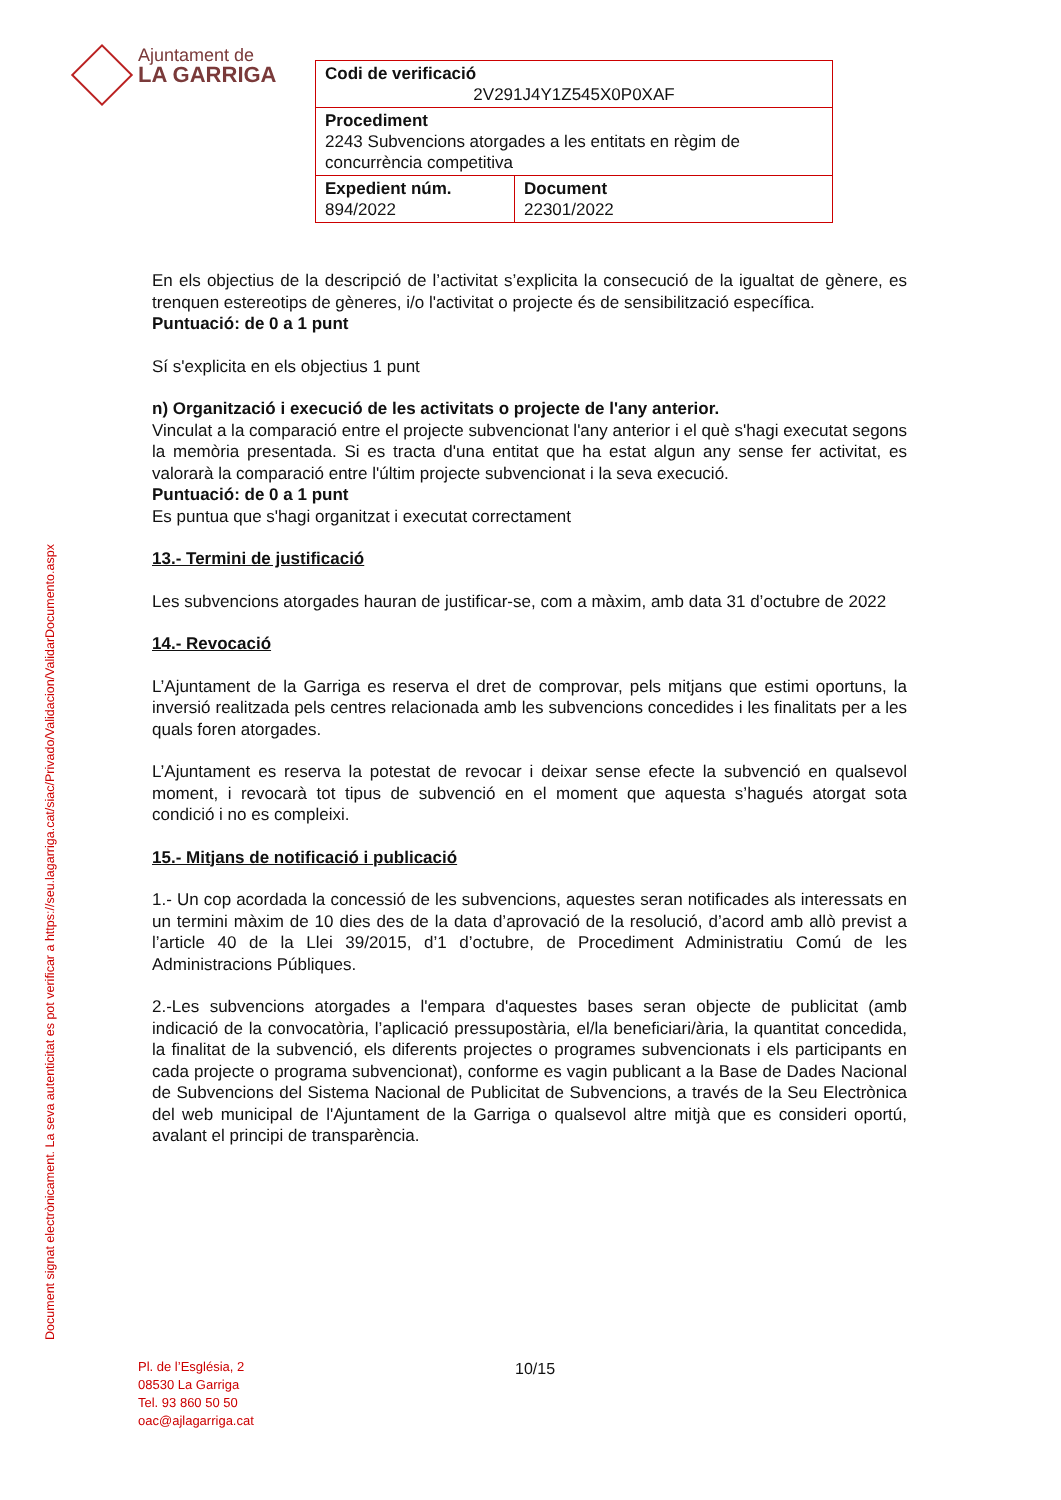Ajuntament de
LA GARRIGA
| Codi de verificació 2V291J4Y1Z545X0P0XAF | |
| Procediment 2243 Subvencions atorgades a les entitats en règim de concurrència competitiva | |
| Expedient núm. 894/2022 | Document 22301/2022 |
Document signat electrònicament. La seva autenticitat es pot verificar a https://seu.lagarriga.cat/siac/Privado/Validacion/ValidarDocumento.aspx
En els objectius de la descripció de l’activitat s’explicita la consecució de la igualtat de gènere, es trenquen estereotips de gèneres, i/o l'activitat o projecte és de sensibilització específica.
Puntuació: de 0 a 1 punt
Sí s'explicita en els objectius 1 punt
n) Organització i execució de les activitats o projecte de l'any anterior.
Vinculat a la comparació entre el projecte subvencionat l'any anterior i el què s'hagi executat segons la memòria presentada. Si es tracta d'una entitat que ha estat algun any sense fer activitat, es valorarà la comparació entre l'últim projecte subvencionat i la seva execució.
Puntuació: de 0 a 1 punt
Es puntua que s'hagi organitzat i executat correctament
13.- Termini de justificació
Les subvencions atorgades hauran de justificar-se, com a màxim, amb data 31 d’octubre de 2022
14.- Revocació
L’Ajuntament de la Garriga es reserva el dret de comprovar, pels mitjans que estimi oportuns, la inversió realitzada pels centres relacionada amb les subvencions concedides i les finalitats per a les quals foren atorgades.
L’Ajuntament es reserva la potestat de revocar i deixar sense efecte la subvenció en qualsevol moment, i revocarà tot tipus de subvenció en el moment que aquesta s’hagués atorgat sota condició i no es compleixi.
15.- Mitjans de notificació i publicació
1.- Un cop acordada la concessió de les subvencions, aquestes seran notificades als interessats en un termini màxim de 10 dies des de la data d’aprovació de la resolució, d’acord amb allò previst a l’article 40 de la Llei 39/2015, d’1 d’octubre, de Procediment Administratiu Comú de les Administracions Públiques.
2.-Les subvencions atorgades a l'empara d'aquestes bases seran objecte de publicitat (amb indicació de la convocatòria, l’aplicació pressupostària, el/la beneficiari/ària, la quantitat concedida, la finalitat de la subvenció, els diferents projectes o programes subvencionats i els participants en cada projecte o programa subvencionat), conforme es vagin publicant a la Base de Dades Nacional de Subvencions del Sistema Nacional de Publicitat de Subvencions, a través de la Seu Electrònica del web municipal de l'Ajuntament de la Garriga o qualsevol altre mitjà que es consideri oportú, avalant el principi de transparència.
Pl. de l’Església, 2
08530 La Garriga
Tel. 93 860 50 50
oac@ajlagarriga.cat
10/15